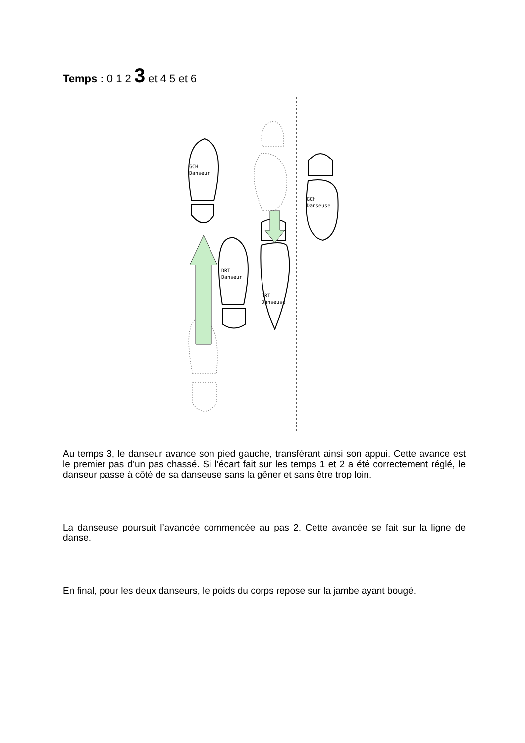Temps : 0 1 2 3 et 4 5 et 6
GCH
Danseur
DRT
Danseur
DRT
Danseuse
GCH
Danseuse
Au temps 3, le danseur avance son pied gauche, transférant ainsi son appui. Cette avance est le premier pas d’un pas chassé. Si l’écart fait sur les temps 1 et 2 a été correctement réglé, le danseur passe à côté de sa danseuse sans la gêner et sans être trop loin.
La danseuse poursuit l’avancée commencée au pas 2. Cette avancée se fait sur la ligne de danse.
En final, pour les deux danseurs, le poids du corps repose sur la jambe ayant bougé.